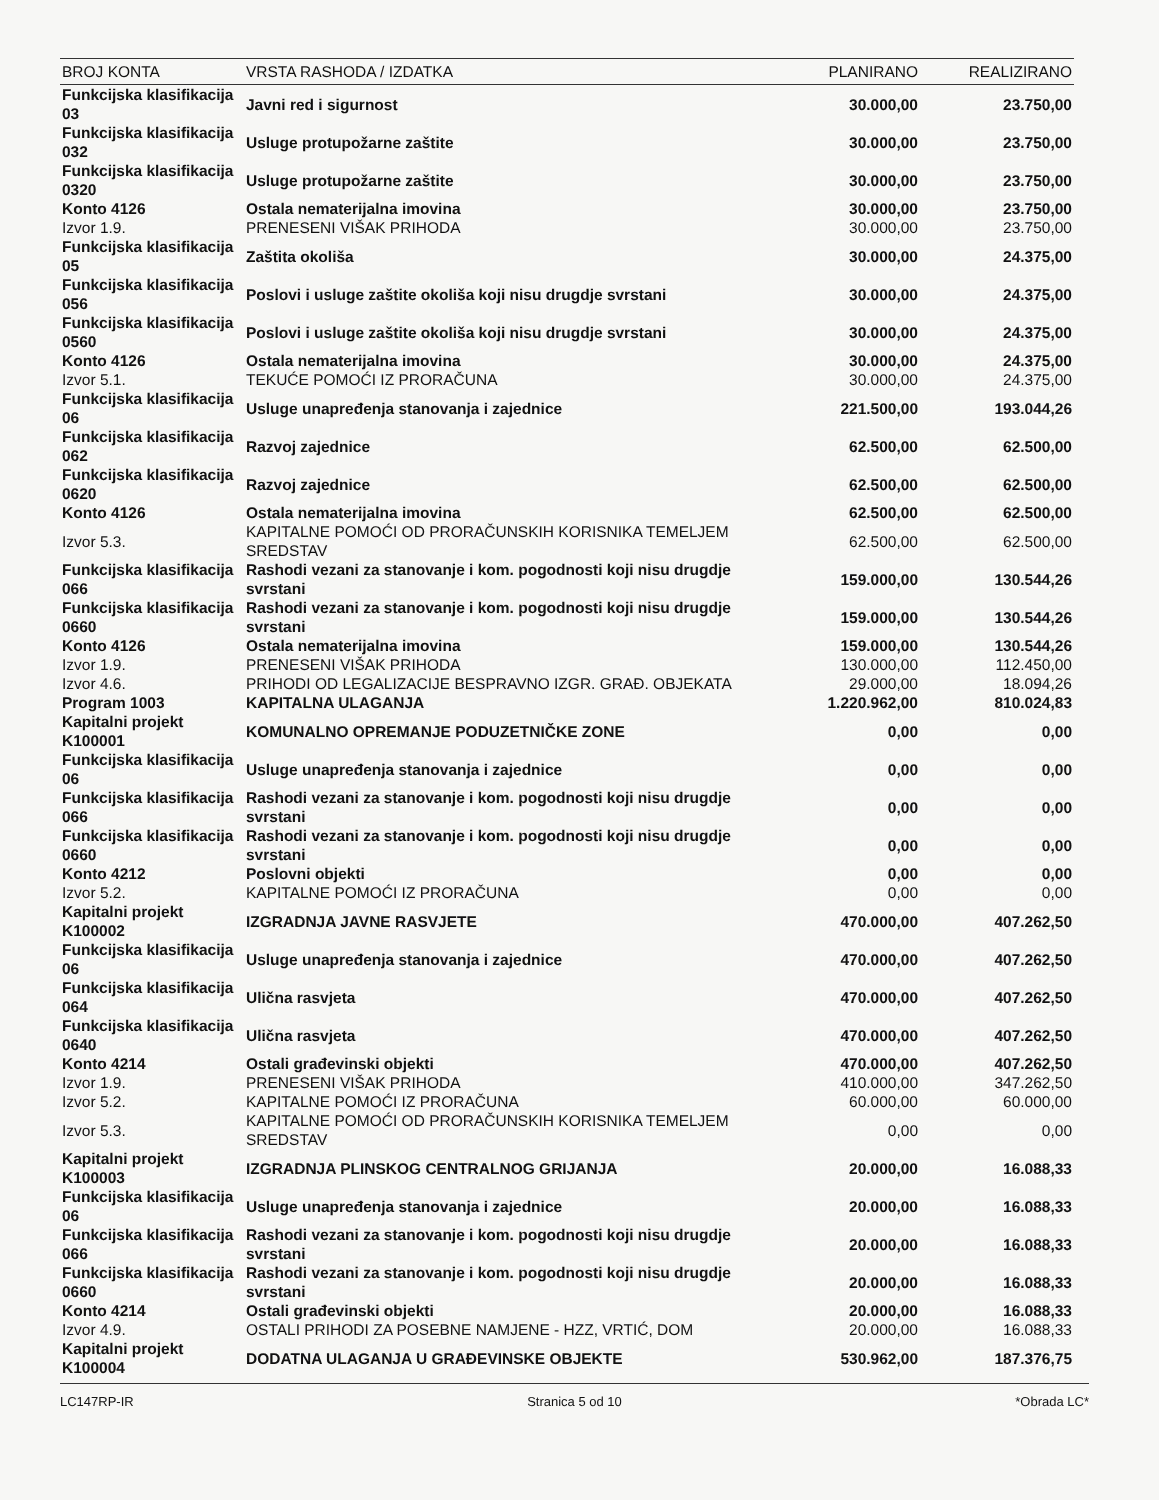| BROJ KONTA | VRSTA RASHODA / IZDATKA | PLANIRANO | REALIZIRANO |
| --- | --- | --- | --- |
| Funkcijska klasifikacija 03 | Javni red i sigurnost | 30.000,00 | 23.750,00 |
| Funkcijska klasifikacija 032 | Usluge protupožarne zaštite | 30.000,00 | 23.750,00 |
| Funkcijska klasifikacija 0320 | Usluge protupožarne zaštite | 30.000,00 | 23.750,00 |
| Konto 4126 | Ostala nematerijalna imovina | 30.000,00 | 23.750,00 |
| Izvor 1.9. | PRENESENI VIŠAK PRIHODA | 30.000,00 | 23.750,00 |
| Funkcijska klasifikacija 05 | Zaštita okoliša | 30.000,00 | 24.375,00 |
| Funkcijska klasifikacija 056 | Poslovi i usluge zaštite okoliša koji nisu drugdje svrstani | 30.000,00 | 24.375,00 |
| Funkcijska klasifikacija 0560 | Poslovi i usluge zaštite okoliša koji nisu drugdje svrstani | 30.000,00 | 24.375,00 |
| Konto 4126 | Ostala nematerijalna imovina | 30.000,00 | 24.375,00 |
| Izvor 5.1. | TEKUĆE POMOĆI IZ PRORAČUNA | 30.000,00 | 24.375,00 |
| Funkcijska klasifikacija 06 | Usluge unapređenja stanovanja i zajednice | 221.500,00 | 193.044,26 |
| Funkcijska klasifikacija 062 | Razvoj zajednice | 62.500,00 | 62.500,00 |
| Funkcijska klasifikacija 0620 | Razvoj zajednice | 62.500,00 | 62.500,00 |
| Konto 4126 | Ostala nematerijalna imovina | 62.500,00 | 62.500,00 |
| Izvor 5.3. | KAPITALNE POMOĆI OD PRORAČUNSKIH KORISNIKA TEMELJEM SREDSTAV | 62.500,00 | 62.500,00 |
| Funkcijska klasifikacija 066 | Rashodi vezani za stanovanje i kom. pogodnosti koji nisu drugdje svrstani | 159.000,00 | 130.544,26 |
| Funkcijska klasifikacija 0660 | Rashodi vezani za stanovanje i kom. pogodnosti koji nisu drugdje svrstani | 159.000,00 | 130.544,26 |
| Konto 4126 | Ostala nematerijalna imovina | 159.000,00 | 130.544,26 |
| Izvor 1.9. | PRENESENI VIŠAK PRIHODA | 130.000,00 | 112.450,00 |
| Izvor 4.6. | PRIHODI OD LEGALIZACIJE BESPRAVNO IZGR. GRAĐ. OBJEKATA | 29.000,00 | 18.094,26 |
| Program 1003 | KAPITALNA ULAGANJA | 1.220.962,00 | 810.024,83 |
| Kapitalni projekt K100001 | KOMUNALNO OPREMANJE PODUZETNIČKE ZONE | 0,00 | 0,00 |
| Funkcijska klasifikacija 06 | Usluge unapređenja stanovanja i zajednice | 0,00 | 0,00 |
| Funkcijska klasifikacija 066 | Rashodi vezani za stanovanje i kom. pogodnosti koji nisu drugdje svrstani | 0,00 | 0,00 |
| Funkcijska klasifikacija 0660 | Rashodi vezani za stanovanje i kom. pogodnosti koji nisu drugdje svrstani | 0,00 | 0,00 |
| Konto 4212 | Poslovni objekti | 0,00 | 0,00 |
| Izvor 5.2. | KAPITALNE POMOĆI IZ PRORAČUNA | 0,00 | 0,00 |
| Kapitalni projekt K100002 | IZGRADNJA JAVNE RASVJETE | 470.000,00 | 407.262,50 |
| Funkcijska klasifikacija 06 | Usluge unapređenja stanovanja i zajednice | 470.000,00 | 407.262,50 |
| Funkcijska klasifikacija 064 | Ulična rasvjeta | 470.000,00 | 407.262,50 |
| Funkcijska klasifikacija 0640 | Ulična rasvjeta | 470.000,00 | 407.262,50 |
| Konto 4214 | Ostali građevinski objekti | 470.000,00 | 407.262,50 |
| Izvor 1.9. | PRENESENI VIŠAK PRIHODA | 410.000,00 | 347.262,50 |
| Izvor 5.2. | KAPITALNE POMOĆI IZ PRORAČUNA | 60.000,00 | 60.000,00 |
| Izvor 5.3. | KAPITALNE POMOĆI OD PRORAČUNSKIH KORISNIKA TEMELJEM SREDSTAV | 0,00 | 0,00 |
| Kapitalni projekt K100003 | IZGRADNJA PLINSKOG CENTRALNOG GRIJANJA | 20.000,00 | 16.088,33 |
| Funkcijska klasifikacija 06 | Usluge unapređenja stanovanja i zajednice | 20.000,00 | 16.088,33 |
| Funkcijska klasifikacija 066 | Rashodi vezani za stanovanje i kom. pogodnosti koji nisu drugdje svrstani | 20.000,00 | 16.088,33 |
| Funkcijska klasifikacija 0660 | Rashodi vezani za stanovanje i kom. pogodnosti koji nisu drugdje svrstani | 20.000,00 | 16.088,33 |
| Konto 4214 | Ostali građevinski objekti | 20.000,00 | 16.088,33 |
| Izvor 4.9. | OSTALI PRIHODI ZA POSEBNE NAMJENE - HZZ, VRTIĆ, DOM | 20.000,00 | 16.088,33 |
| Kapitalni projekt K100004 | DODATNA ULAGANJA U GRAĐEVINSKE OBJEKTE | 530.962,00 | 187.376,75 |
LC147RP-IR Stranica 5 od 10 *Obrada LC*